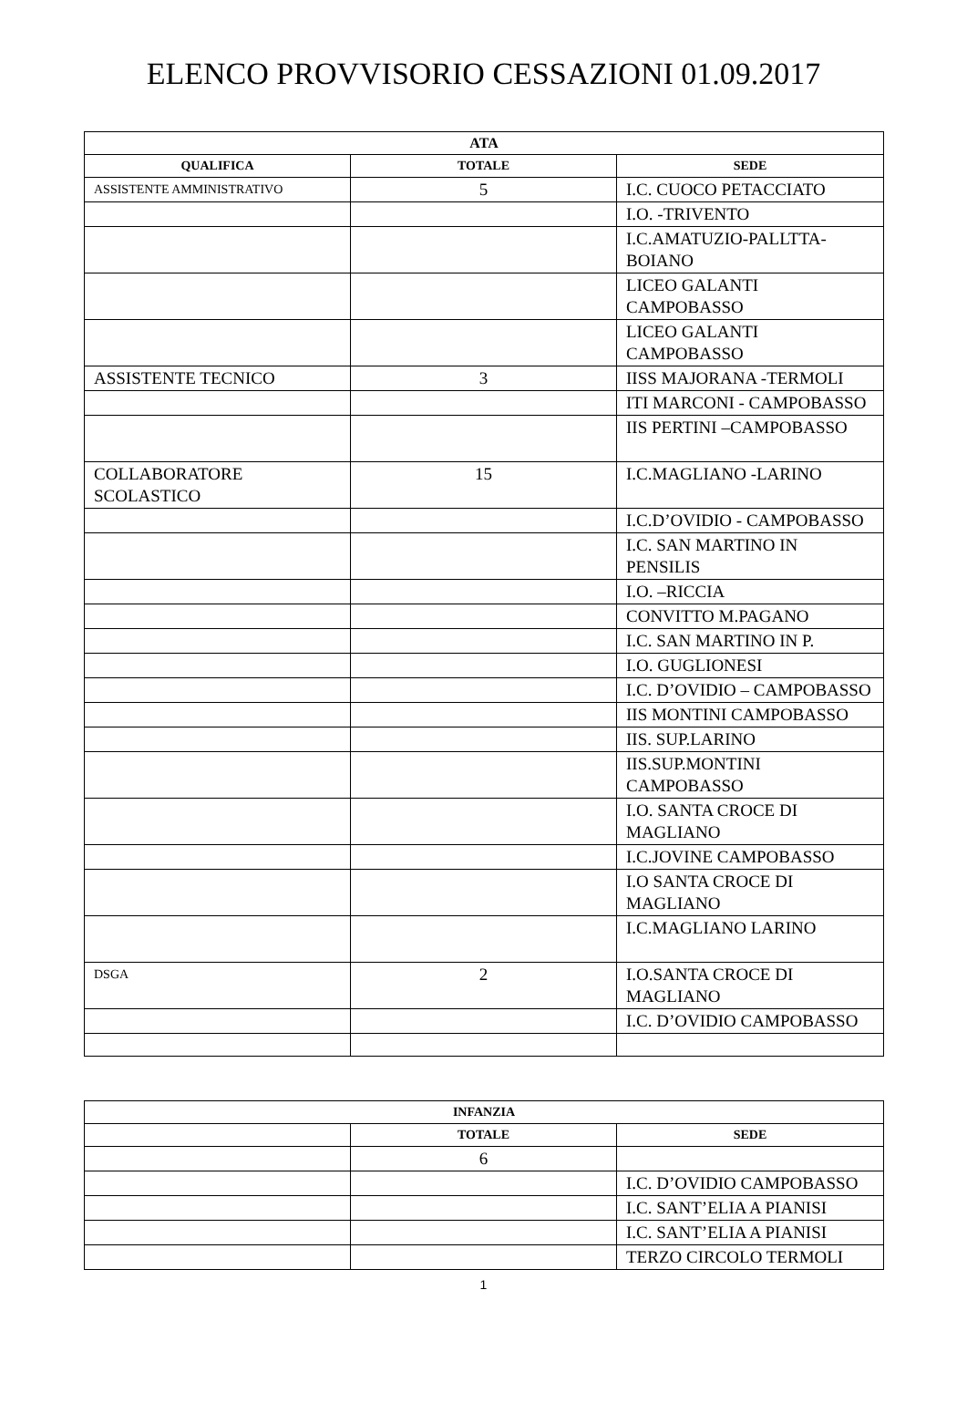ELENCO PROVVISORIO CESSAZIONI 01.09.2017
| ATA | | |
| --- | --- | --- |
| QUALIFICA | TOTALE | SEDE |
| ASSISTENTE AMMINISTRATIVO | 5 | I.C. CUOCO PETACCIATO |
| | | I.O. -TRIVENTO |
| | | I.C.AMATUZIO-PALLTTA-BOIANO |
| | | LICEO GALANTI CAMPOBASSO |
| | | LICEO GALANTI CAMPOBASSO |
| ASSISTENTE TECNICO | 3 | IISS MAJORANA -TERMOLI |
| | | ITI MARCONI - CAMPOBASSO |
| | | IIS PERTINI –CAMPOBASSO |
| COLLABORATORE SCOLASTICO | 15 | I.C.MAGLIANO -LARINO |
| | | I.C.D’OVIDIO - CAMPOBASSO |
| | | I.C. SAN MARTINO IN PENSILIS |
| | | I.O. –RICCIA |
| | | CONVITTO M.PAGANO |
| | | I.C. SAN MARTINO IN P. |
| | | I.O. GUGLIONESI |
| | | I.C. D’OVIDIO – CAMPOBASSO |
| | | IIS MONTINI CAMPOBASSO |
| | | IIS. SUP.LARINO |
| | | IIS.SUP.MONTINI CAMPOBASSO |
| | | I.O. SANTA CROCE DI MAGLIANO |
| | | I.C.JOVINE CAMPOBASSO |
| | | I.O SANTA CROCE DI MAGLIANO |
| | | I.C.MAGLIANO LARINO |
| DSGA | 2 | I.O.SANTA CROCE DI MAGLIANO |
| | | I.C. D’OVIDIO CAMPOBASSO |
| INFANZIA | | |
| --- | --- | --- |
| | TOTALE | SEDE |
| | 6 | |
| | | I.C. D’OVIDIO CAMPOBASSO |
| | | I.C. SANT’ELIA A PIANISI |
| | | I.C. SANT’ELIA A PIANISI |
| | | TERZO CIRCOLO TERMOLI |
1